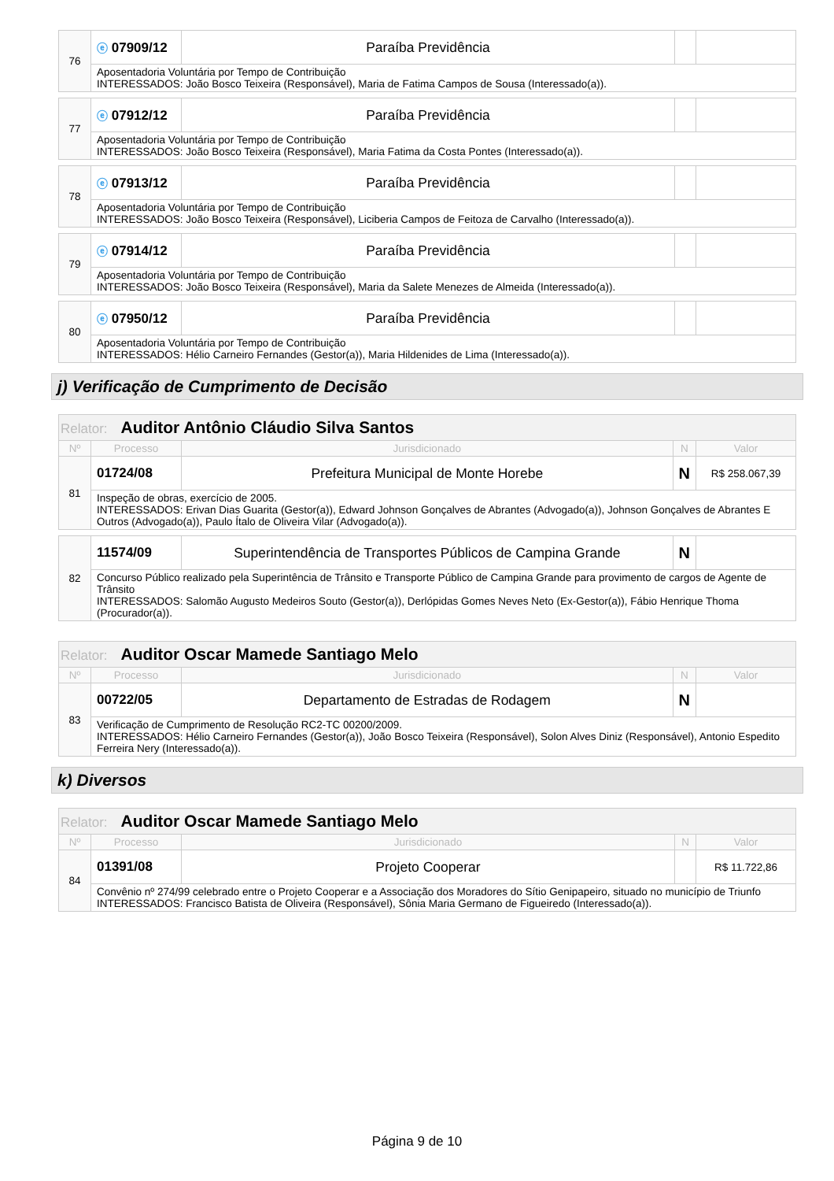| 76 | ⓔ 07909/12 | Paraíba Previdência | | |
| | Aposentadoria Voluntária por Tempo de Contribuição INTERESSADOS: João Bosco Teixeira (Responsável), Maria de Fatima Campos de Sousa (Interessado(a)). | | | |
| 77 | ⓔ 07912/12 | Paraíba Previdência | | |
| | Aposentadoria Voluntária por Tempo de Contribuição INTERESSADOS: João Bosco Teixeira (Responsável), Maria Fatima da Costa Pontes (Interessado(a)). | | | |
| 78 | ⓔ 07913/12 | Paraíba Previdência | | |
| | Aposentadoria Voluntária por Tempo de Contribuição INTERESSADOS: João Bosco Teixeira (Responsável), Liciberia Campos de Feitoza de Carvalho (Interessado(a)). | | | |
| 79 | ⓔ 07914/12 | Paraíba Previdência | | |
| | Aposentadoria Voluntária por Tempo de Contribuição INTERESSADOS: João Bosco Teixeira (Responsável), Maria da Salete Menezes de Almeida (Interessado(a)). | | | |
| 80 | ⓔ 07950/12 | Paraíba Previdência | | |
| | Aposentadoria Voluntária por Tempo de Contribuição INTERESSADOS: Hélio Carneiro Fernandes (Gestor(a)), Maria Hildenides de Lima (Interessado(a)). | | | |
j) Verificação de Cumprimento de Decisão
| Relator: Auditor Antônio Cláudio Silva Santos | | | | |
| Nº | Processo | Jurisdicionado | N | Valor |
| 81 | 01724/08 | Prefeitura Municipal de Monte Horebe | N | R$ 258.067,39 |
| | Inspeção de obras, exercício de 2005. INTERESSADOS: Erivan Dias Guarita (Gestor(a)), Edward Johnson Gonçalves de Abrantes (Advogado(a)), Johnson Gonçalves de Abrantes E Outros (Advogado(a)), Paulo Ítalo de Oliveira Vilar (Advogado(a)). | | | |
| 82 | 11574/09 | Superintendência de Transportes Públicos de Campina Grande | N | |
| | Concurso Público realizado pela Superintência de Trânsito e Transporte Público de Campina Grande para provimento de cargos de Agente de Trânsito INTERESSADOS: Salomão Augusto Medeiros Souto (Gestor(a)), Derlópidas Gomes Neves Neto (Ex-Gestor(a)), Fábio Henrique Thoma (Procurador(a)). | | | |
| Relator: Auditor Oscar Mamede Santiago Melo | | | | |
| Nº | Processo | Jurisdicionado | N | Valor |
| 83 | 00722/05 | Departamento de Estradas de Rodagem | N | |
| | Verificação de Cumprimento de Resolução RC2-TC 00200/2009. INTERESSADOS: Hélio Carneiro Fernandes (Gestor(a)), João Bosco Teixeira (Responsável), Solon Alves Diniz (Responsável), Antonio Espedito Ferreira Nery (Interessado(a)). | | | |
k) Diversos
| Relator: Auditor Oscar Mamede Santiago Melo | | | | |
| Nº | Processo | Jurisdicionado | N | Valor |
| 84 | 01391/08 | Projeto Cooperar | | R$ 11.722,86 |
| | Convênio nº 274/99 celebrado entre o Projeto Cooperar e a Associação dos Moradores do Sítio Genipapeiro, situado no município de Triunfo INTERESSADOS: Francisco Batista de Oliveira (Responsável), Sônia Maria Germano de Figueiredo (Interessado(a)). | | | |
Página 9 de 10